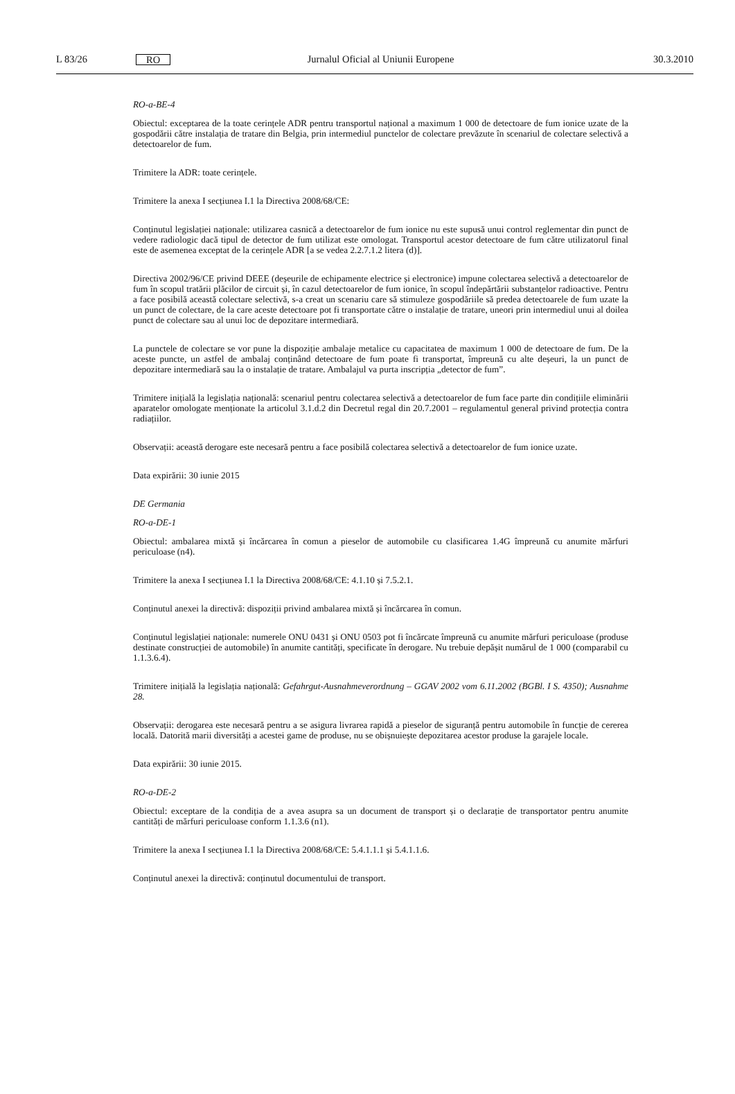L 83/26 RO Jurnalul Oficial al Uniunii Europene 30.3.2010
RO-a-BE-4
Obiectul: exceptarea de la toate cerințele ADR pentru transportul național a maximum 1 000 de detectoare de fum ionice uzate de la gospodării către instalația de tratare din Belgia, prin intermediul punctelor de colectare prevăzute în scenariul de colectare selectivă a detectoarelor de fum.
Trimitere la ADR: toate cerințele.
Trimitere la anexa I secțiunea I.1 la Directiva 2008/68/CE:
Conținutul legislației naționale: utilizarea casnică a detectoarelor de fum ionice nu este supusă unui control reglementar din punct de vedere radiologic dacă tipul de detector de fum utilizat este omologat. Transportul acestor detectoare de fum către utilizatorul final este de asemenea exceptat de la cerințele ADR [a se vedea 2.2.7.1.2 litera (d)].
Directiva 2002/96/CE privind DEEE (deșeurile de echipamente electrice și electronice) impune colectarea selectivă a detectoarelor de fum în scopul tratării plăcilor de circuit și, în cazul detectoarelor de fum ionice, în scopul îndepărtării substanțelor radioactive. Pentru a face posibilă această colectare selectivă, s-a creat un scenariu care să stimuleze gospodăriile să predea detectoarele de fum uzate la un punct de colectare, de la care aceste detectoare pot fi transportate către o instalație de tratare, uneori prin intermediul unui al doilea punct de colectare sau al unui loc de depozitare intermediară.
La punctele de colectare se vor pune la dispoziție ambalaje metalice cu capacitatea de maximum 1 000 de detectoare de fum. De la aceste puncte, un astfel de ambalaj conținând detectoare de fum poate fi transportat, împreună cu alte deșeuri, la un punct de depozitare intermediară sau la o instalație de tratare. Ambalajul va purta inscripția „detector de fum”.
Trimitere inițială la legislația națională: scenariul pentru colectarea selectivă a detectoarelor de fum face parte din condițiile eliminării aparatelor omologate menționate la articolul 3.1.d.2 din Decretul regal din 20.7.2001 – regulamentul general privind protecția contra radiațiilor.
Observații: această derogare este necesară pentru a face posibilă colectarea selectivă a detectoarelor de fum ionice uzate.
Data expirării: 30 iunie 2015
DE Germania
RO-a-DE-1
Obiectul: ambalarea mixtă și încărcarea în comun a pieselor de automobile cu clasificarea 1.4G împreună cu anumite mărfuri periculoase (n4).
Trimitere la anexa I secțiunea I.1 la Directiva 2008/68/CE: 4.1.10 și 7.5.2.1.
Conținutul anexei la directivă: dispoziții privind ambalarea mixtă și încărcarea în comun.
Conținutul legislației naționale: numerele ONU 0431 și ONU 0503 pot fi încărcate împreună cu anumite mărfuri periculoase (produse destinate construcției de automobile) în anumite cantități, specificate în derogare. Nu trebuie depășit numărul de 1 000 (comparabil cu 1.1.3.6.4).
Trimitere inițială la legislația națională: Gefahrgut-Ausnahmeverordnung – GGAV 2002 vom 6.11.2002 (BGBl. I S. 4350); Ausnahme 28.
Observații: derogarea este necesară pentru a se asigura livrarea rapidă a pieselor de siguranță pentru automobile în funcție de cererea locală. Datorită marii diversități a acestei game de produse, nu se obișnuiește depozitarea acestor produse la garajele locale.
Data expirării: 30 iunie 2015.
RO-a-DE-2
Obiectul: exceptare de la condiția de a avea asupra sa un document de transport și o declarație de transportator pentru anumite cantități de mărfuri periculoase conform 1.1.3.6 (n1).
Trimitere la anexa I secțiunea I.1 la Directiva 2008/68/CE: 5.4.1.1.1 și 5.4.1.1.6.
Conținutul anexei la directivă: conținutul documentului de transport.